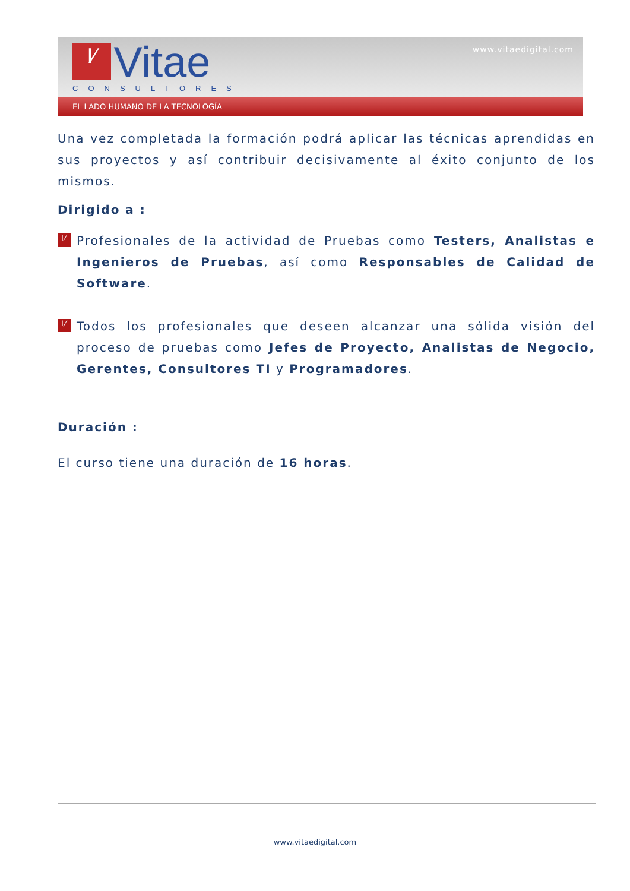I⁄ Vitae
CONSULTORES
www.vitaedigital.com
EL LADO HUMANO DE LA TECNOLOGÍA
Una vez completada la formación podrá aplicar las técnicas aprendidas en sus proyectos y así contribuir decisivamente al éxito conjunto de los mismos.
Dirigido a :
I⁄
Profesionales de la actividad de Pruebas como Testers, Analistas e Ingenieros de Pruebas, así como Responsables de Calidad de Software.
I⁄
Todos los profesionales que deseen alcanzar una sólida visión del proceso de pruebas como Jefes de Proyecto, Analistas de Negocio, Gerentes, Consultores TI y Programadores.
Duración :
El curso tiene una duración de 16 horas.
www.vitaedigital.com